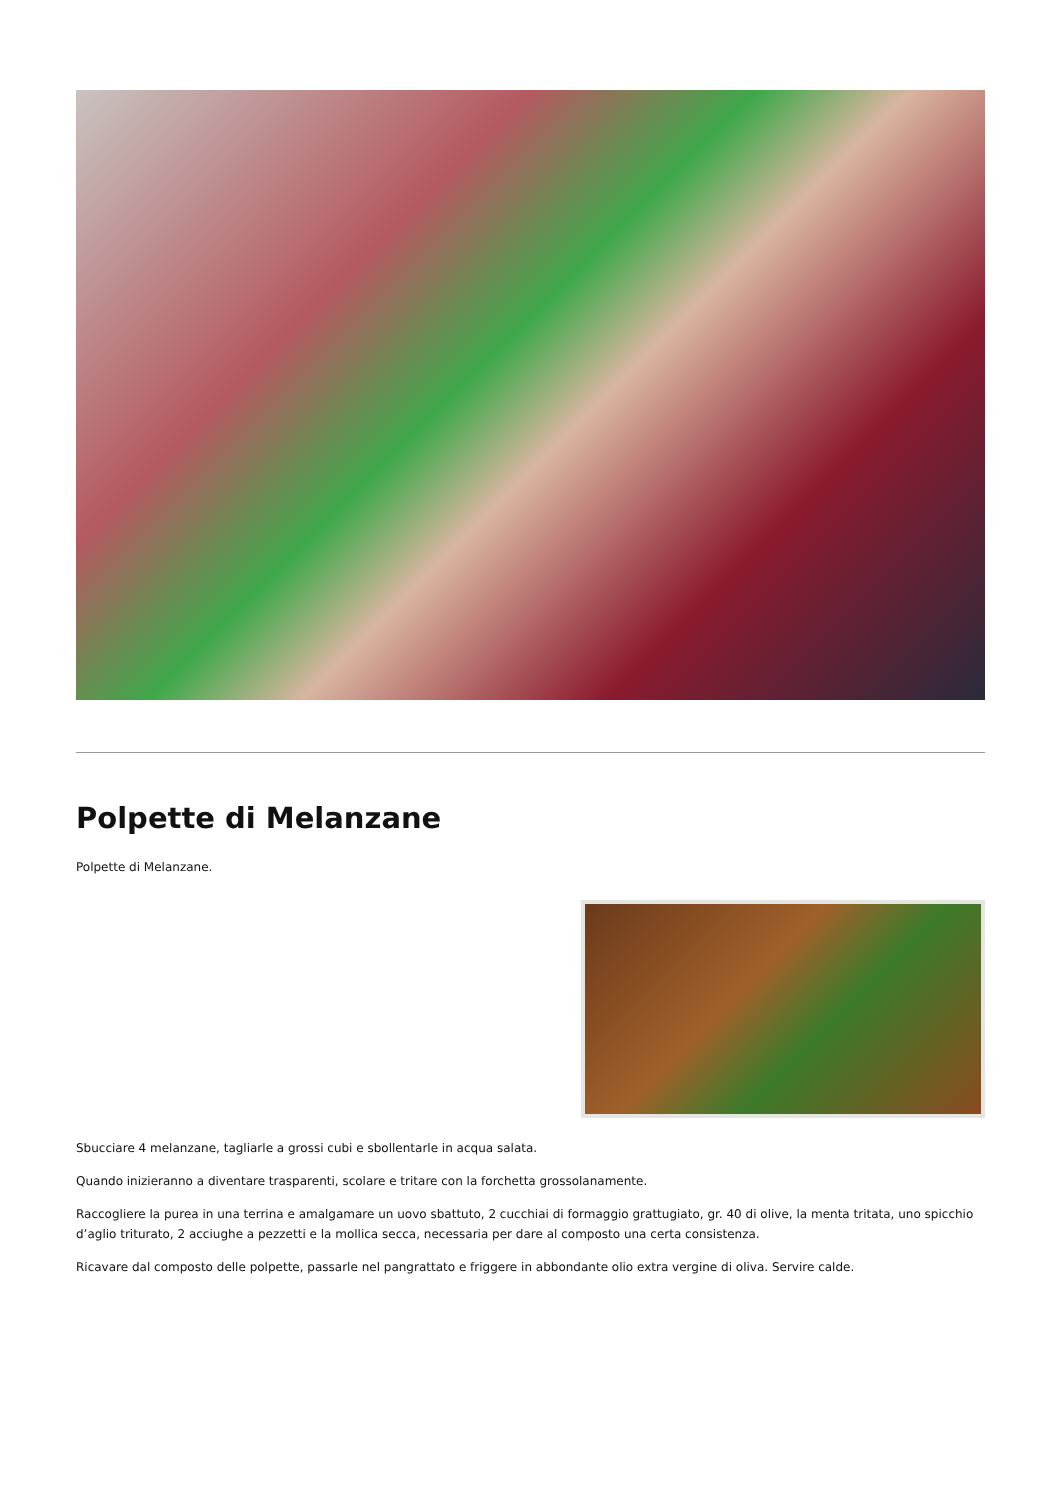Polpette di Melanzane
Polpette di Melanzane.
Sbucciare 4 melanzane, tagliarle a grossi cubi e sbollentarle in acqua salata.
Quando inizieranno a diventare trasparenti, scolare e tritare con la forchetta grossolanamente.
Raccogliere la purea in una terrina e amalgamare un uovo sbattuto, 2 cucchiai di formaggio grattugiato, gr. 40 di olive, la menta tritata, uno spicchio d’aglio triturato, 2 acciughe a pezzetti e la mollica secca, necessaria per dare al composto una certa consistenza.
Ricavare dal composto delle polpette, passarle nel pangrattato e friggere in abbondante olio extra vergine di oliva. Servire calde.